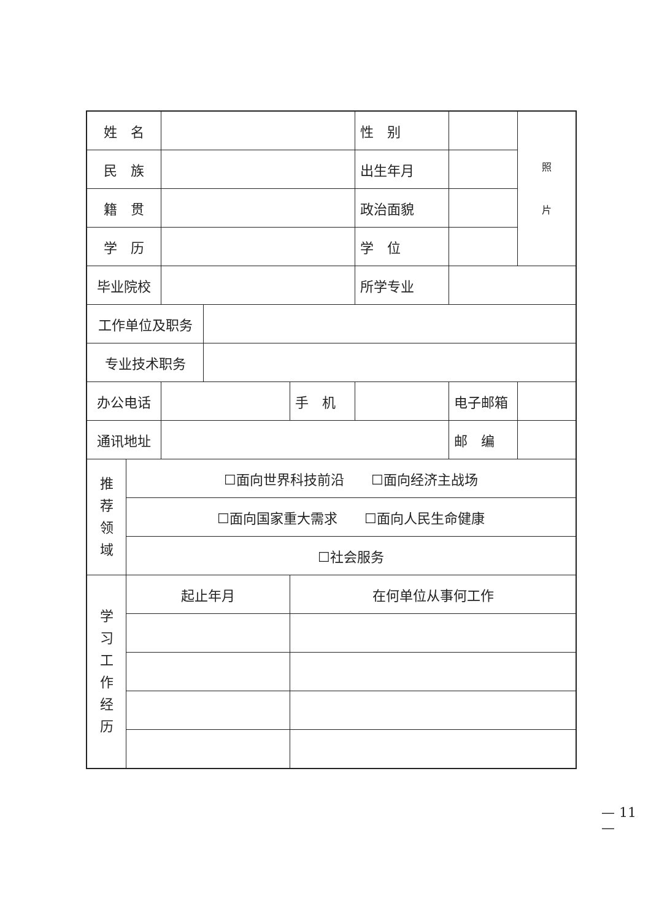| 姓 名 | | | | | 性 别 | | 照 片 |
| 民 族 | | | | | 出生年月 | | |
| 籍 贯 | | | | | 政治面貌 | | |
| 学 历 | | | | | 学 位 | | |
| 毕业院校 | | | | | 所学专业 | | |
| 工作单位及职务 | | | | | | | |
| 专业技术职务 | | | | | | | |
| 办公电话 | | | | 手 机 | | 电子邮箱 | |
| 通讯地址 | | | | | | 邮 编 | |
| 推 荐 领 域 | ☐面向世界科技前沿 ☐面向经济主战场 | | | | | | |
| | ☐面向国家重大需求 ☐面向人民生命健康 | | | | | | |
| | ☐社会服务 | | | | | | |
| 学 习 工 作 经 历 | 起止年月 | | | 在何单位从事何工作 | | | |
— 11 —